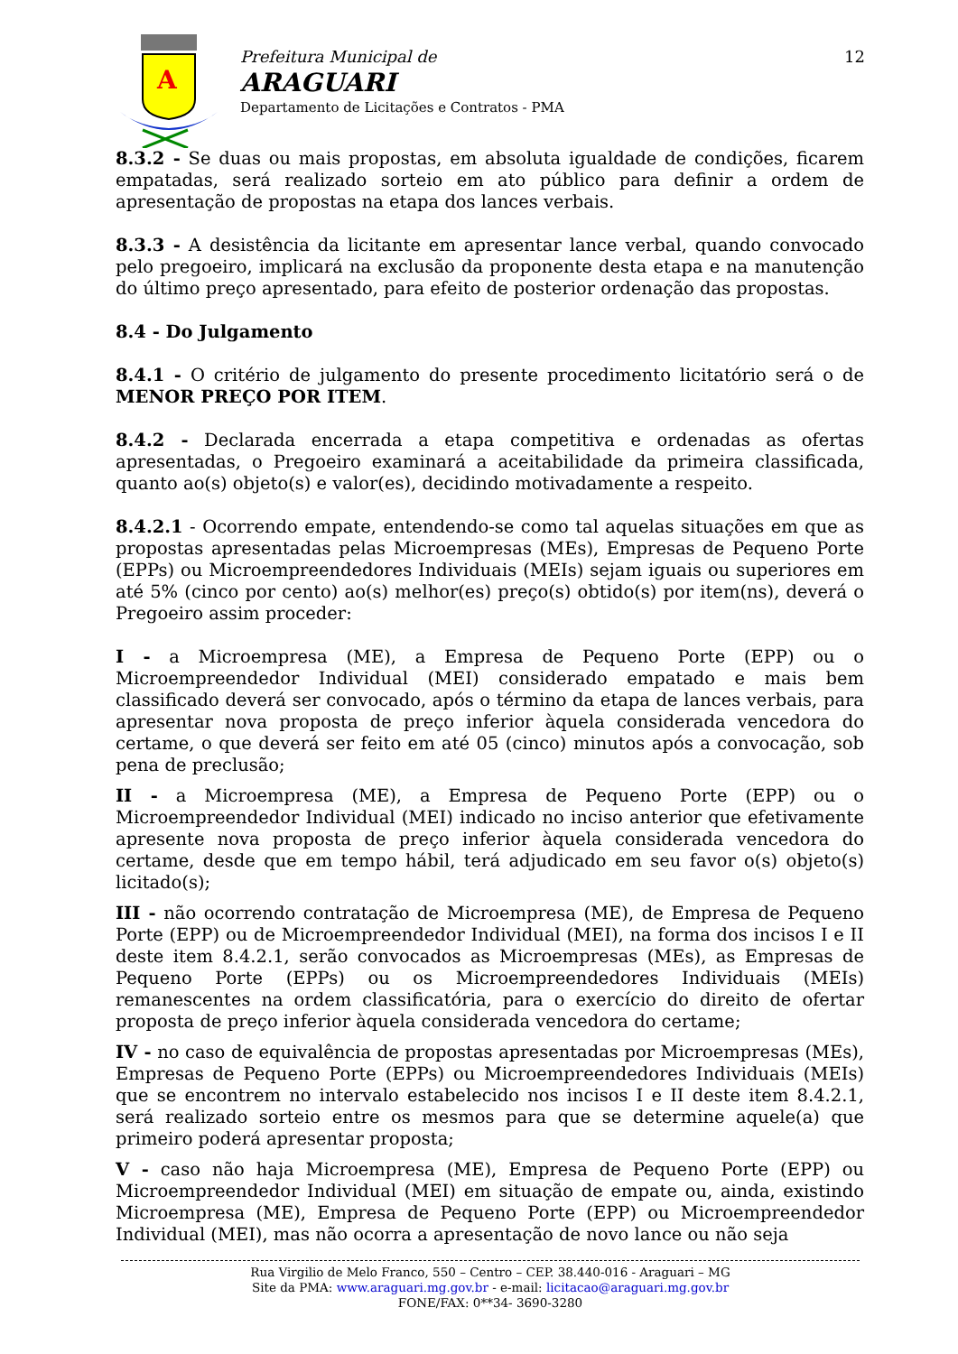A
Prefeitura Municipal de
ARAGUARI
Departamento de Licitações e Contratos - PMA
12
8.3.2 - Se duas ou mais propostas, em absoluta igualdade de condições, ficarem empatadas, será realizado sorteio em ato público para definir a ordem de apresentação de propostas na etapa dos lances verbais.
8.3.3 - A desistência da licitante em apresentar lance verbal, quando convocado pelo pregoeiro, implicará na exclusão da proponente desta etapa e na manutenção do último preço apresentado, para efeito de posterior ordenação das propostas.
8.4 - Do Julgamento
8.4.1 - O critério de julgamento do presente procedimento licitatório será o de MENOR PREÇO POR ITEM.
8.4.2 - Declarada encerrada a etapa competitiva e ordenadas as ofertas apresentadas, o Pregoeiro examinará a aceitabilidade da primeira classificada, quanto ao(s) objeto(s) e valor(es), decidindo motivadamente a respeito.
8.4.2.1 - Ocorrendo empate, entendendo-se como tal aquelas situações em que as propostas apresentadas pelas Microempresas (MEs), Empresas de Pequeno Porte (EPPs) ou Microempreendedores Individuais (MEIs) sejam iguais ou superiores em até 5% (cinco por cento) ao(s) melhor(es) preço(s) obtido(s) por item(ns), deverá o Pregoeiro assim proceder:
I - a Microempresa (ME), a Empresa de Pequeno Porte (EPP) ou o Microempreendedor Individual (MEI) considerado empatado e mais bem classificado deverá ser convocado, após o término da etapa de lances verbais, para apresentar nova proposta de preço inferior àquela considerada vencedora do certame, o que deverá ser feito em até 05 (cinco) minutos após a convocação, sob pena de preclusão;
II - a Microempresa (ME), a Empresa de Pequeno Porte (EPP) ou o Microempreendedor Individual (MEI) indicado no inciso anterior que efetivamente apresente nova proposta de preço inferior àquela considerada vencedora do certame, desde que em tempo hábil, terá adjudicado em seu favor o(s) objeto(s) licitado(s);
III - não ocorrendo contratação de Microempresa (ME), de Empresa de Pequeno Porte (EPP) ou de Microempreendedor Individual (MEI), na forma dos incisos I e II deste item 8.4.2.1, serão convocados as Microempresas (MEs), as Empresas de Pequeno Porte (EPPs) ou os Microempreendedores Individuais (MEIs) remanescentes na ordem classificatória, para o exercício do direito de ofertar proposta de preço inferior àquela considerada vencedora do certame;
IV - no caso de equivalência de propostas apresentadas por Microempresas (MEs), Empresas de Pequeno Porte (EPPs) ou Microempreendedores Individuais (MEIs) que se encontrem no intervalo estabelecido nos incisos I e II deste item 8.4.2.1, será realizado sorteio entre os mesmos para que se determine aquele(a) que primeiro poderá apresentar proposta;
V - caso não haja Microempresa (ME), Empresa de Pequeno Porte (EPP) ou Microempreendedor Individual (MEI) em situação de empate ou, ainda, existindo Microempresa (ME), Empresa de Pequeno Porte (EPP) ou Microempreendedor Individual (MEI), mas não ocorra a apresentação de novo lance ou não seja
Rua Virgilio de Melo Franco, 550 – Centro – CEP. 38.440-016 - Araguari – MG
Site da PMA: www.araguari.mg.gov.br - e-mail: licitacao@araguari.mg.gov.br
FONE/FAX: 0**34- 3690-3280